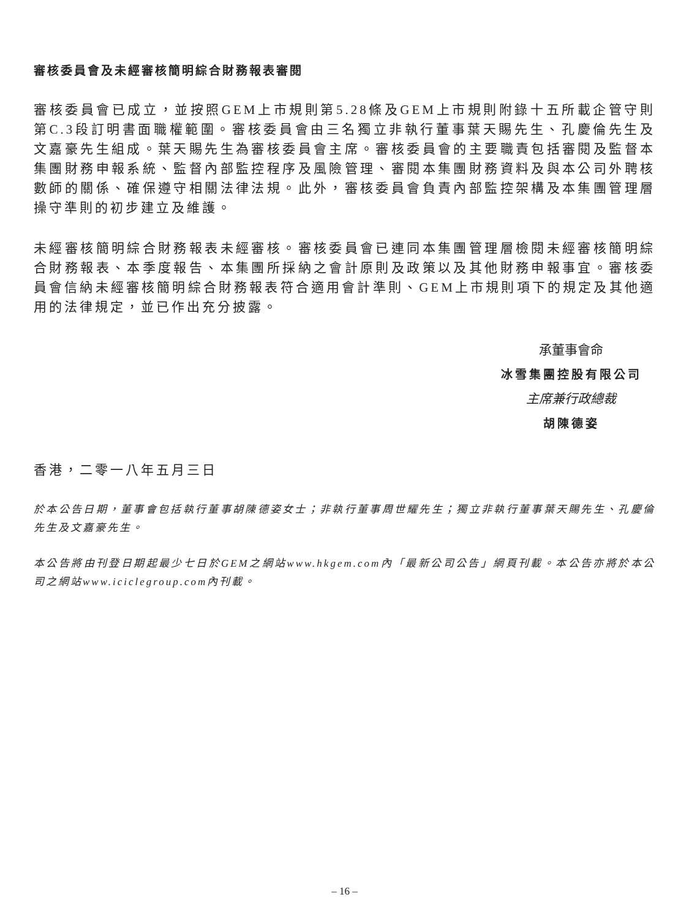審核委員會及未經審核簡明綜合財務報表審閱
審核委員會已成立，並按照GEM上市規則第5.28條及GEM上市規則附錄十五所載企管守則第C.3段訂明書面職權範圍。審核委員會由三名獨立非執行董事葉天賜先生、孔慶倫先生及文嘉豪先生組成。葉天賜先生為審核委員會主席。審核委員會的主要職責包括審閱及監督本集團財務申報系統、監督內部監控程序及風險管理、審閱本集團財務資料及與本公司外聘核數師的關係、確保遵守相關法律法規。此外，審核委員會負責內部監控架構及本集團管理層操守準則的初步建立及維護。
未經審核簡明綜合財務報表未經審核。審核委員會已連同本集團管理層檢閱未經審核簡明綜合財務報表、本季度報告、本集團所採納之會計原則及政策以及其他財務申報事宜。審核委員會信納未經審核簡明綜合財務報表符合適用會計準則、GEM上市規則項下的規定及其他適用的法律規定，並已作出充分披露。
承董事會命
冰雪集團控股有限公司
主席兼行政總裁
胡陳德姿
香港，二零一八年五月三日
於本公告日期，董事會包括執行董事胡陳德姿女士；非執行董事周世耀先生；獨立非執行董事葉天賜先生、孔慶倫先生及文嘉豪先生。
本公告將由刊登日期起最少七日於GEM之網站www.hkgem.com內「最新公司公告」網頁刊載。本公告亦將於本公司之網站www.iciclegroup.com內刊載。
– 16 –